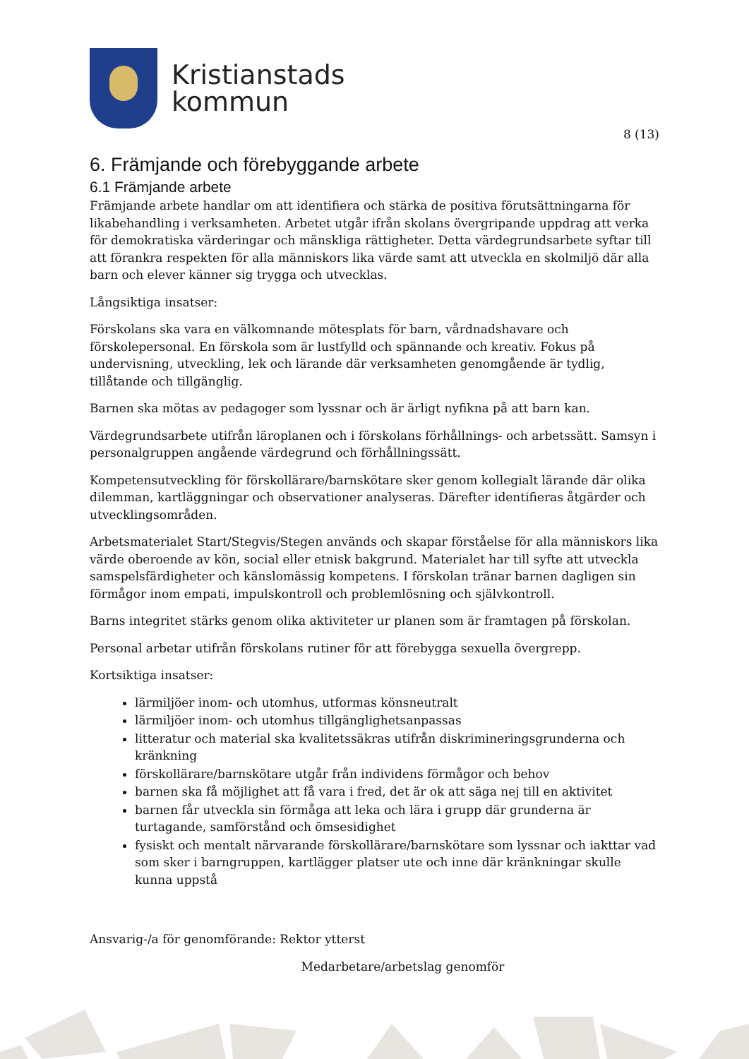Kristianstads
kommun
8 (13)
6. Främjande och förebyggande arbete
6.1 Främjande arbete
Främjande arbete handlar om att identifiera och stärka de positiva förutsättningarna för likabehandling i verksamheten. Arbetet utgår ifrån skolans övergripande uppdrag att verka för demokratiska värderingar och mänskliga rättigheter. Detta värdegrundsarbete syftar till att förankra respekten för alla människors lika värde samt att utveckla en skolmiljö där alla barn och elever känner sig trygga och utvecklas.
Långsiktiga insatser:
Förskolans ska vara en välkomnande mötesplats för barn, vårdnadshavare och förskolepersonal. En förskola som är lustfylld och spännande och kreativ. Fokus på undervisning, utveckling, lek och lärande där verksamheten genomgående är tydlig, tillåtande och tillgänglig.
Barnen ska mötas av pedagoger som lyssnar och är ärligt nyfikna på att barn kan.
Värdegrundsarbete utifrån läroplanen och i förskolans förhållnings- och arbetssätt. Samsyn i personalgruppen angående värdegrund och förhållningssätt.
Kompetensutveckling för förskollärare/barnskötare sker genom kollegialt lärande där olika dilemman, kartläggningar och observationer analyseras. Därefter identifieras åtgärder och utvecklingsområden.
Arbetsmaterialet Start/Stegvis/Stegen används och skapar förståelse för alla människors lika värde oberoende av kön, social eller etnisk bakgrund. Materialet har till syfte att utveckla samspelsfärdigheter och känslomässig kompetens. I förskolan tränar barnen dagligen sin förmågor inom empati, impulskontroll och problemlösning och självkontroll.
Barns integritet stärks genom olika aktiviteter ur planen som är framtagen på förskolan.
Personal arbetar utifrån förskolans rutiner för att förebygga sexuella övergrepp.
Kortsiktiga insatser:
lärmiljöer inom- och utomhus, utformas könsneutralt
lärmiljöer inom- och utomhus tillgänglighetsanpassas
litteratur och material ska kvalitetssäkras utifrån diskrimineringsgrunderna och kränkning
förskollärare/barnskötare utgår från individens förmågor och behov
barnen ska få möjlighet att få vara i fred, det är ok att säga nej till en aktivitet
barnen får utveckla sin förmåga att leka och lära i grupp där grunderna är turtagande, samförstånd och ömsesidighet
fysiskt och mentalt närvarande förskollärare/barnskötare som lyssnar och iakttar vad som sker i barngruppen, kartlägger platser ute och inne där kränkningar skulle kunna uppstå
Ansvarig-/a för genomförande: Rektor ytterst
Medarbetare/arbetslag genomför